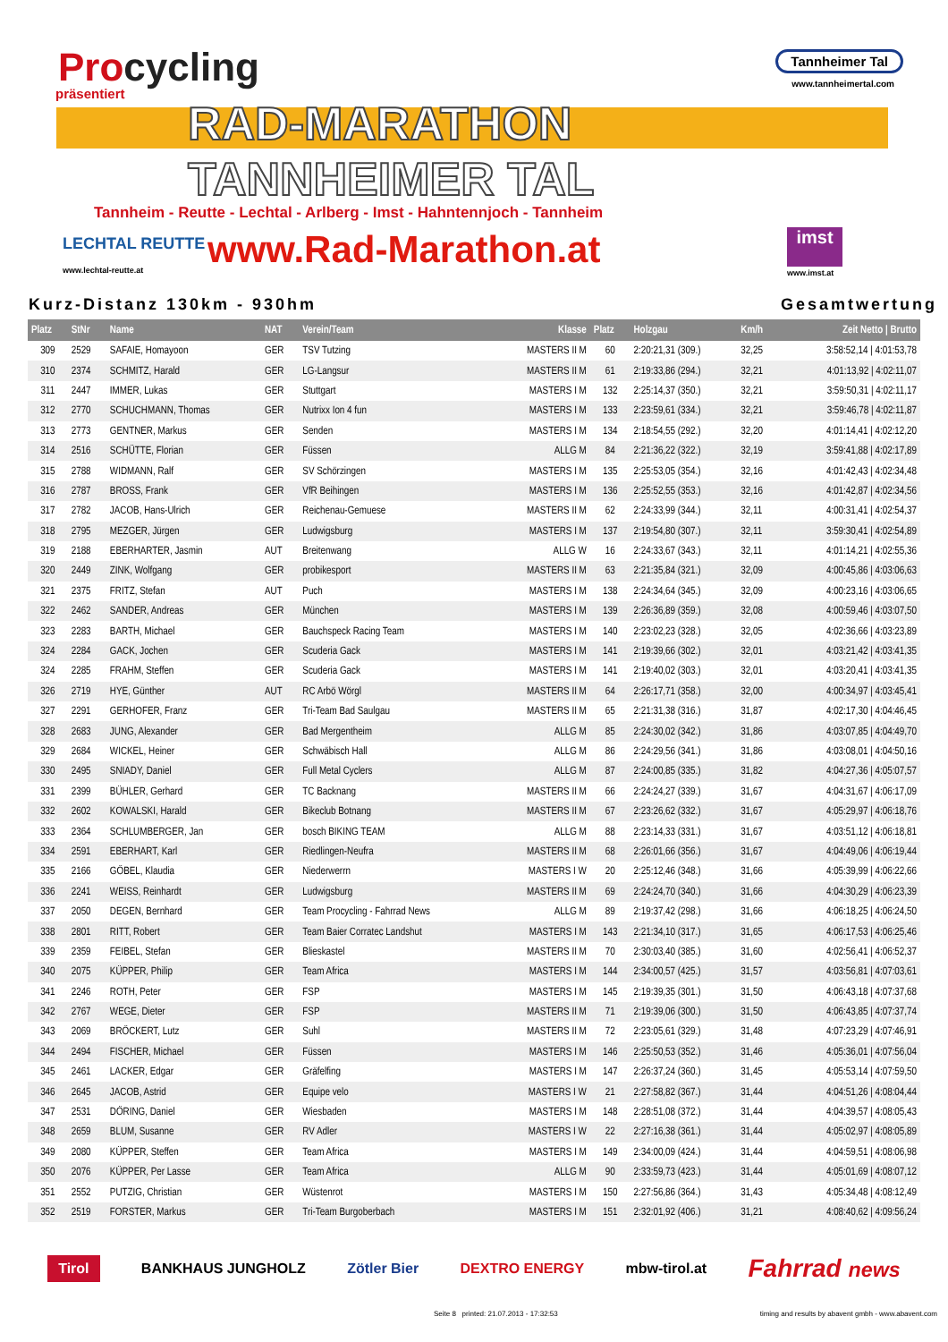Procycling
präsentiert
Tannheimer Tal
www.tannheimertal.com
RAD-MARATHON
TANNHEIMER TAL
Tannheim - Reutte - Lechtal - Arlberg - Imst - Hahntennjoch - Tannheim
LECHTAL REUTTE
www.lechtal-reutte.at www.Rad-Marathon.at imst
www.imst.at
Kurz-Distanz 130km - 930hm Gesamtwertung
| Platz | StNr | Name | NAT | Verein/Team | Klasse | Platz | Holzgau | Km/h | Zeit Netto / Brutto |
| --- | --- | --- | --- | --- | --- | --- | --- | --- | --- |
| 309 | 2529 | SAFAIE, Homayoon | GER | TSV Tutzing | MASTERS II M | 60 | 2:20:21,31 (309.) | 32,25 | 3:58:52,14 / 4:01:53,78 |
| 310 | 2374 | SCHMITZ, Harald | GER | LG-Langsur | MASTERS II M | 61 | 2:19:33,86 (294.) | 32,21 | 4:01:13,92 / 4:02:11,07 |
| 311 | 2447 | IMMER, Lukas | GER | Stuttgart | MASTERS I M | 132 | 2:25:14,37 (350.) | 32,21 | 3:59:50,31 / 4:02:11,17 |
| 312 | 2770 | SCHUCHMANN, Thomas | GER | Nutrixx Ion 4 fun | MASTERS I M | 133 | 2:23:59,61 (334.) | 32,21 | 3:59:46,78 / 4:02:11,87 |
| 313 | 2773 | GENTNER, Markus | GER | Senden | MASTERS I M | 134 | 2:18:54,55 (292.) | 32,20 | 4:01:14,41 / 4:02:12,20 |
| 314 | 2516 | SCHÜTTE, Florian | GER | Füssen | ALLG M | 84 | 2:21:36,22 (322.) | 32,19 | 3:59:41,88 / 4:02:17,89 |
| 315 | 2788 | WIDMANN, Ralf | GER | SV Schörzingen | MASTERS I M | 135 | 2:25:53,05 (354.) | 32,16 | 4:01:42,43 / 4:02:34,48 |
| 316 | 2787 | BROSS, Frank | GER | VfR Beihingen | MASTERS I M | 136 | 2:25:52,55 (353.) | 32,16 | 4:01:42,87 / 4:02:34,56 |
| 317 | 2782 | JACOB, Hans-Ulrich | GER | Reichenau-Gemuese | MASTERS II M | 62 | 2:24:33,99 (344.) | 32,11 | 4:00:31,41 / 4:02:54,37 |
| 318 | 2795 | MEZGER, Jürgen | GER | Ludwigsburg | MASTERS I M | 137 | 2:19:54,80 (307.) | 32,11 | 3:59:30,41 / 4:02:54,89 |
| 319 | 2188 | EBERHARTER, Jasmin | AUT | Breitenwang | ALLG W | 16 | 2:24:33,67 (343.) | 32,11 | 4:01:14,21 / 4:02:55,36 |
| 320 | 2449 | ZINK, Wolfgang | GER | probikesport | MASTERS II M | 63 | 2:21:35,84 (321.) | 32,09 | 4:00:45,86 / 4:03:06,63 |
| 321 | 2375 | FRITZ, Stefan | AUT | Puch | MASTERS I M | 138 | 2:24:34,64 (345.) | 32,09 | 4:00:23,16 / 4:03:06,65 |
| 322 | 2462 | SANDER, Andreas | GER | München | MASTERS I M | 139 | 2:26:36,89 (359.) | 32,08 | 4:00:59,46 / 4:03:07,50 |
| 323 | 2283 | BARTH, Michael | GER | Bauchspeck Racing Team | MASTERS I M | 140 | 2:23:02,23 (328.) | 32,05 | 4:02:36,66 / 4:03:23,89 |
| 324 | 2284 | GACK, Jochen | GER | Scuderia Gack | MASTERS I M | 141 | 2:19:39,66 (302.) | 32,01 | 4:03:21,42 / 4:03:41,35 |
| 324 | 2285 | FRAHM, Steffen | GER | Scuderia Gack | MASTERS I M | 141 | 2:19:40,02 (303.) | 32,01 | 4:03:20,41 / 4:03:41,35 |
| 326 | 2719 | HYE, Günther | AUT | RC Arbö Wörgl | MASTERS II M | 64 | 2:26:17,71 (358.) | 32,00 | 4:00:34,97 / 4:03:45,41 |
| 327 | 2291 | GERHOFER, Franz | GER | Tri-Team Bad Saulgau | MASTERS II M | 65 | 2:21:31,38 (316.) | 31,87 | 4:02:17,30 / 4:04:46,45 |
| 328 | 2683 | JUNG, Alexander | GER | Bad Mergentheim | ALLG M | 85 | 2:24:30,02 (342.) | 31,86 | 4:03:07,85 / 4:04:49,70 |
| 329 | 2684 | WICKEL, Heiner | GER | Schwäbisch Hall | ALLG M | 86 | 2:24:29,56 (341.) | 31,86 | 4:03:08,01 / 4:04:50,16 |
| 330 | 2495 | SNIADY, Daniel | GER | Full Metal Cyclers | ALLG M | 87 | 2:24:00,85 (335.) | 31,82 | 4:04:27,36 / 4:05:07,57 |
| 331 | 2399 | BÜHLER, Gerhard | GER | TC Backnang | MASTERS II M | 66 | 2:24:24,27 (339.) | 31,67 | 4:04:31,67 / 4:06:17,09 |
| 332 | 2602 | KOWALSKI, Harald | GER | Bikeclub Botnang | MASTERS II M | 67 | 2:23:26,62 (332.) | 31,67 | 4:05:29,97 / 4:06:18,76 |
| 333 | 2364 | SCHLUMBERGER, Jan | GER | bosch BIKING TEAM | ALLG M | 88 | 2:23:14,33 (331.) | 31,67 | 4:03:51,12 / 4:06:18,81 |
| 334 | 2591 | EBERHART, Karl | GER | Riedlingen-Neufra | MASTERS II M | 68 | 2:26:01,66 (356.) | 31,67 | 4:04:49,06 / 4:06:19,44 |
| 335 | 2166 | GÖBEL, Klaudia | GER | Niederwerrn | MASTERS I W | 20 | 2:25:12,46 (348.) | 31,66 | 4:05:39,99 / 4:06:22,66 |
| 336 | 2241 | WEISS, Reinhardt | GER | Ludwigsburg | MASTERS II M | 69 | 2:24:24,70 (340.) | 31,66 | 4:04:30,29 / 4:06:23,39 |
| 337 | 2050 | DEGEN, Bernhard | GER | Team Procycling - Fahrrad News | ALLG M | 89 | 2:19:37,42 (298.) | 31,66 | 4:06:18,25 / 4:06:24,50 |
| 338 | 2801 | RITT, Robert | GER | Team Baier Corratec Landshut | MASTERS I M | 143 | 2:21:34,10 (317.) | 31,65 | 4:06:17,53 / 4:06:25,46 |
| 339 | 2359 | FEIBEL, Stefan | GER | Blieskastel | MASTERS II M | 70 | 2:30:03,40 (385.) | 31,60 | 4:02:56,41 / 4:06:52,37 |
| 340 | 2075 | KÜPPER, Philip | GER | Team Africa | MASTERS I M | 144 | 2:34:00,57 (425.) | 31,57 | 4:03:56,81 / 4:07:03,61 |
| 341 | 2246 | ROTH, Peter | GER | FSP | MASTERS I M | 145 | 2:19:39,35 (301.) | 31,50 | 4:06:43,18 / 4:07:37,68 |
| 342 | 2767 | WEGE, Dieter | GER | FSP | MASTERS II M | 71 | 2:19:39,06 (300.) | 31,50 | 4:06:43,85 / 4:07:37,74 |
| 343 | 2069 | BRÖCKERT, Lutz | GER | Suhl | MASTERS II M | 72 | 2:23:05,61 (329.) | 31,48 | 4:07:23,29 / 4:07:46,91 |
| 344 | 2494 | FISCHER, Michael | GER | Füssen | MASTERS I M | 146 | 2:25:50,53 (352.) | 31,46 | 4:05:36,01 / 4:07:56,04 |
| 345 | 2461 | LACKER, Edgar | GER | Gräfelfing | MASTERS I M | 147 | 2:26:37,24 (360.) | 31,45 | 4:05:53,14 / 4:07:59,50 |
| 346 | 2645 | JACOB, Astrid | GER | Equipe velo | MASTERS I W | 21 | 2:27:58,82 (367.) | 31,44 | 4:04:51,26 / 4:08:04,44 |
| 347 | 2531 | DÖRING, Daniel | GER | Wiesbaden | MASTERS I M | 148 | 2:28:51,08 (372.) | 31,44 | 4:04:39,57 / 4:08:05,43 |
| 348 | 2659 | BLUM, Susanne | GER | RV Adler | MASTERS I W | 22 | 2:27:16,38 (361.) | 31,44 | 4:05:02,97 / 4:08:05,89 |
| 349 | 2080 | KÜPPER, Steffen | GER | Team Africa | MASTERS I M | 149 | 2:34:00,09 (424.) | 31,44 | 4:04:59,51 / 4:08:06,98 |
| 350 | 2076 | KÜPPER, Per Lasse | GER | Team Africa | ALLG M | 90 | 2:33:59,73 (423.) | 31,44 | 4:05:01,69 / 4:08:07,12 |
| 351 | 2552 | PUTZIG, Christian | GER | Wüstenrot | MASTERS I M | 150 | 2:27:56,86 (364.) | 31,43 | 4:05:34,48 / 4:08:12,49 |
| 352 | 2519 | FORSTER, Markus | GER | Tri-Team Burgoberbach | MASTERS I M | 151 | 2:32:01,92 (406.) | 31,21 | 4:08:40,62 / 4:09:56,24 |
Tirol BANKHAUS JUNGHOLZ Zötler Bier DEXTRO ENERGY mbw-tirol.at Fahrrad news
Seite 8 printed: 21.07.2013 - 17:32:53 timing and results by abavent gmbh - www.abavent.com